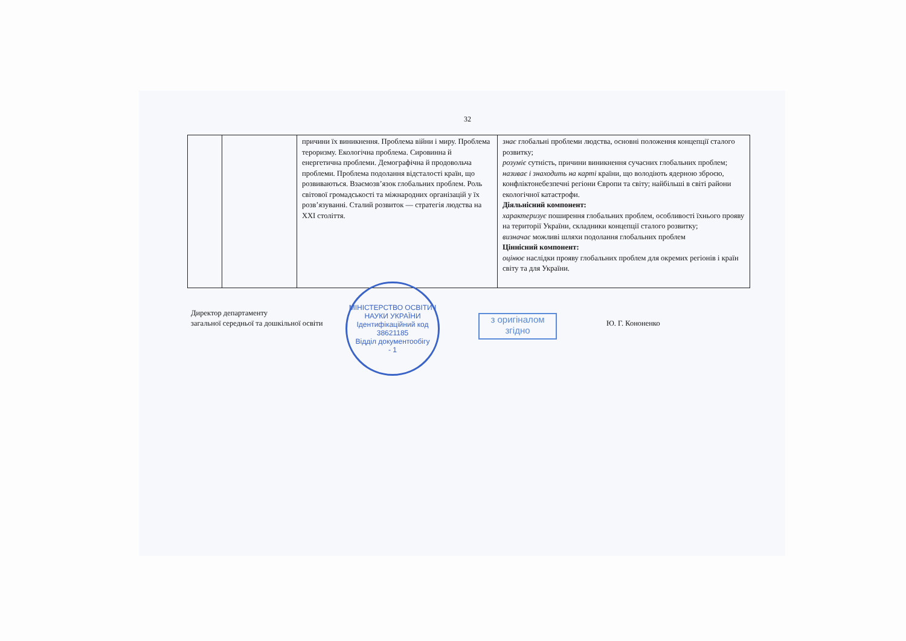32
| | | причини їх виникнення. Проблема війни і миру. Проблема тероризму. Екологічна проблема. Сировинна й енергетична проблеми. Демографічна й продовольча проблеми. Проблема подолання відсталості країн, що розвиваються. Взаємозв’язок глобальних проблем. Роль світової громадськості та міжнародних організацій у їх розв’язуванні. Сталий розвиток — стратегія людства на XXI століття. | знає глобальні проблеми людства, основні положення концепції сталого розвитку; розуміє сутність, причини виникнення сучасних глобальних проблем; називає і знаходить на карті країни, що володіють ядерною зброєю, конфліктонебезпечні регіони Європи та світу; найбільші в світі райони екологічної катастрофи. Діяльнісний компонент: характеризує поширення глобальних проблем, особливості їхнього прояву на території України, складники концепції сталого розвитку; визначає можливі шляхи подолання глобальних проблем Ціннісний компонент: оцінює наслідки прояву глобальних проблем для окремих регіонів і країн світу та для України. |
Директор департаменту
загальної середньої та дошкільної освіти
МІНІСТЕРСТВО ОСВІТИ І НАУКИ УКРАЇНИ
Ідентифікаційний код 38621185
Відділ документообігу
- 1
з оригіналом
згідно
Ю. Г. Кононенко